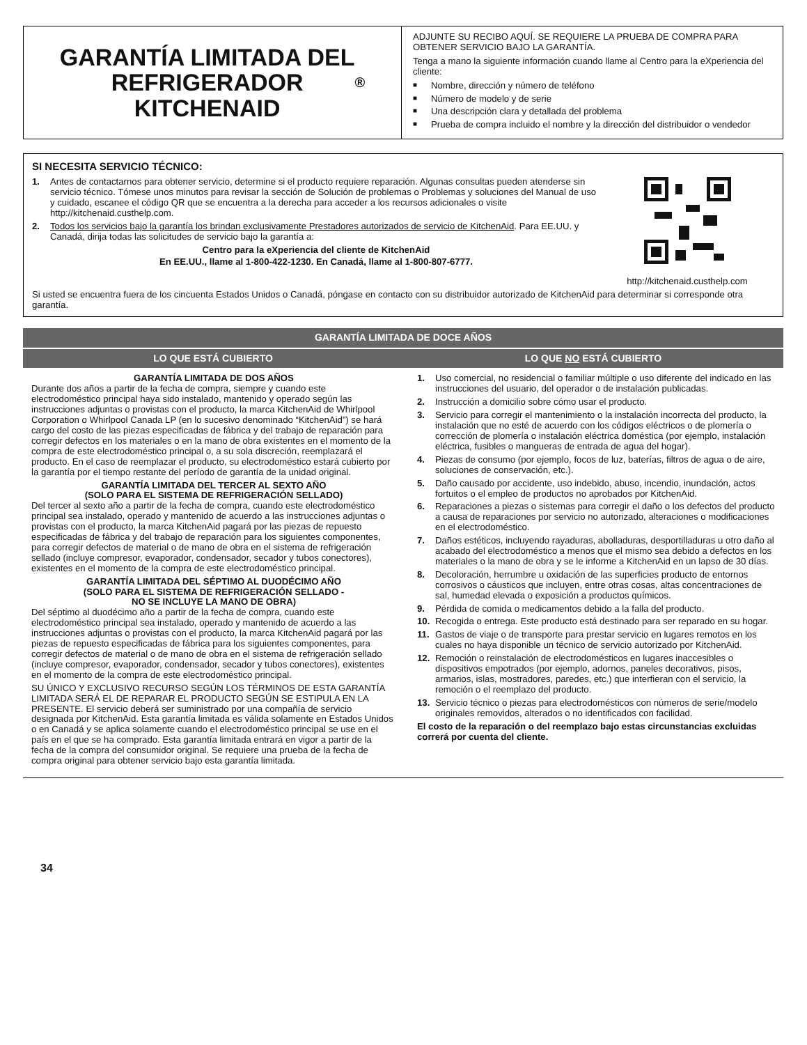GARANTÍA LIMITADA DEL
REFRIGERADOR
KITCHENAID<sup>®</sup>
ADJUNTE SU RECIBO AQUÍ. SE REQUIERE LA PRUEBA DE COMPRA PARA OBTENER SERVICIO BAJO LA GARANTÍA.
Tenga a mano la siguiente información cuando llame al Centro para la eXperiencia del cliente:
■ Nombre, dirección y número de teléfono
■ Número de modelo y de serie
■ Una descripción clara y detallada del problema
■ Prueba de compra incluido el nombre y la dirección del distribuidor o vendedor
SI NECESITA SERVICIO TÉCNICO:
1. Antes de contactarnos para obtener servicio, determine si el producto requiere reparación. Algunas consultas pueden atenderse sin servicio técnico. Tómese unos minutos para revisar la sección de Solución de problemas o Problemas y soluciones del Manual de uso y cuidado, escanee el código QR que se encuentra a la derecha para acceder a los recursos adicionales o visite http://kitchenaid.custhelp.com.
2. Todos los servicios bajo la garantía los brindan exclusivamente Prestadores autorizados de servicio de KitchenAid. Para EE.UU. y Canadá, dirija todas las solicitudes de servicio bajo la garantía a:
Centro para la eXperiencia del cliente de KitchenAid
En EE.UU., llame al 1-800-422-1230. En Canadá, llame al 1-800-807-6777.
http://kitchenaid.custhelp.com
Si usted se encuentra fuera de los cincuenta Estados Unidos o Canadá, póngase en contacto con su distribuidor autorizado de KitchenAid para determinar si corresponde otra garantía.
| GARANTÍA LIMITADA DE DOCE AÑOS | |
| --- | --- |
| LO QUE ESTÁ CUBIERTO | LO QUE NO ESTÁ CUBIERTO |
GARANTÍA LIMITADA DE DOS AÑOS
Durante dos años a partir de la fecha de compra, siempre y cuando este electrodoméstico principal haya sido instalado, mantenido y operado según las instrucciones adjuntas o provistas con el producto, la marca KitchenAid de Whirlpool Corporation o Whirlpool Canada LP (en lo sucesivo denominado “KitchenAid”) se hará cargo del costo de las piezas especificadas de fábrica y del trabajo de reparación para corregir defectos en los materiales o en la mano de obra existentes en el momento de la compra de este electrodoméstico principal o, a su sola discreción, reemplazará el producto. En el caso de reemplazar el producto, su electrodoméstico estará cubierto por la garantía por el tiempo restante del período de garantía de la unidad original.
GARANTÍA LIMITADA DEL TERCER AL SEXTO AÑO
(SOLO PARA EL SISTEMA DE REFRIGERACIÓN SELLADO)
Del tercer al sexto año a partir de la fecha de compra, cuando este electrodoméstico principal sea instalado, operado y mantenido de acuerdo a las instrucciones adjuntas o provistas con el producto, la marca KitchenAid pagará por las piezas de repuesto especificadas de fábrica y del trabajo de reparación para los siguientes componentes, para corregir defectos de material o de mano de obra en el sistema de refrigeración sellado (incluye compresor, evaporador, condensador, secador y tubos conectores), existentes en el momento de la compra de este electrodoméstico principal.
GARANTÍA LIMITADA DEL SÉPTIMO AL DUODÉCIMO AÑO
(SOLO PARA EL SISTEMA DE REFRIGERACIÓN SELLADO -
NO SE INCLUYE LA MANO DE OBRA)
Del séptimo al duodécimo año a partir de la fecha de compra, cuando este electrodoméstico principal sea instalado, operado y mantenido de acuerdo a las instrucciones adjuntas o provistas con el producto, la marca KitchenAid pagará por las piezas de repuesto especificadas de fábrica para los siguientes componentes, para corregir defectos de material o de mano de obra en el sistema de refrigeración sellado (incluye compresor, evaporador, condensador, secador y tubos conectores), existentes en el momento de la compra de este electrodoméstico principal.
SU ÚNICO Y EXCLUSIVO RECURSO SEGÚN LOS TÉRMINOS DE ESTA GARANTÍA LIMITADA SERÁ EL DE REPARAR EL PRODUCTO SEGÚN SE ESTIPULA EN LA PRESENTE. El servicio deberá ser suministrado por una compañía de servicio designada por KitchenAid. Esta garantía limitada es válida solamente en Estados Unidos o en Canadá y se aplica solamente cuando el electrodoméstico principal se use en el país en el que se ha comprado. Esta garantía limitada entrará en vigor a partir de la fecha de la compra del consumidor original. Se requiere una prueba de la fecha de compra original para obtener servicio bajo esta garantía limitada.
1. Uso comercial, no residencial o familiar múltiple o uso diferente del indicado en las instrucciones del usuario, del operador o de instalación publicadas.
2. Instrucción a domicilio sobre cómo usar el producto.
3. Servicio para corregir el mantenimiento o la instalación incorrecta del producto, la instalación que no esté de acuerdo con los códigos eléctricos o de plomería o corrección de plomería o instalación eléctrica doméstica (por ejemplo, instalación eléctrica, fusibles o mangueras de entrada de agua del hogar).
4. Piezas de consumo (por ejemplo, focos de luz, baterías, filtros de agua o de aire, soluciones de conservación, etc.).
5. Daño causado por accidente, uso indebido, abuso, incendio, inundación, actos fortuitos o el empleo de productos no aprobados por KitchenAid.
6. Reparaciones a piezas o sistemas para corregir el daño o los defectos del producto a causa de reparaciones por servicio no autorizado, alteraciones o modificaciones en el electrodoméstico.
7. Daños estéticos, incluyendo rayaduras, abolladuras, desportilladuras u otro daño al acabado del electrodoméstico a menos que el mismo sea debido a defectos en los materiales o la mano de obra y se le informe a KitchenAid en un lapso de 30 días.
8. Decoloración, herrumbre u oxidación de las superficies producto de entornos corrosivos o cáusticos que incluyen, entre otras cosas, altas concentraciones de sal, humedad elevada o exposición a productos químicos.
9. Pérdida de comida o medicamentos debido a la falla del producto.
10. Recogida o entrega. Este producto está destinado para ser reparado en su hogar.
11. Gastos de viaje o de transporte para prestar servicio en lugares remotos en los cuales no haya disponible un técnico de servicio autorizado por KitchenAid.
12. Remoción o reinstalación de electrodomésticos en lugares inaccesibles o dispositivos empotrados (por ejemplo, adornos, paneles decorativos, pisos, armarios, islas, mostradores, paredes, etc.) que interfieran con el servicio, la remoción o el reemplazo del producto.
13. Servicio técnico o piezas para electrodomésticos con números de serie/modelo originales removidos, alterados o no identificados con facilidad.
El costo de la reparación o del reemplazo bajo estas circunstancias excluidas correrá por cuenta del cliente.
34